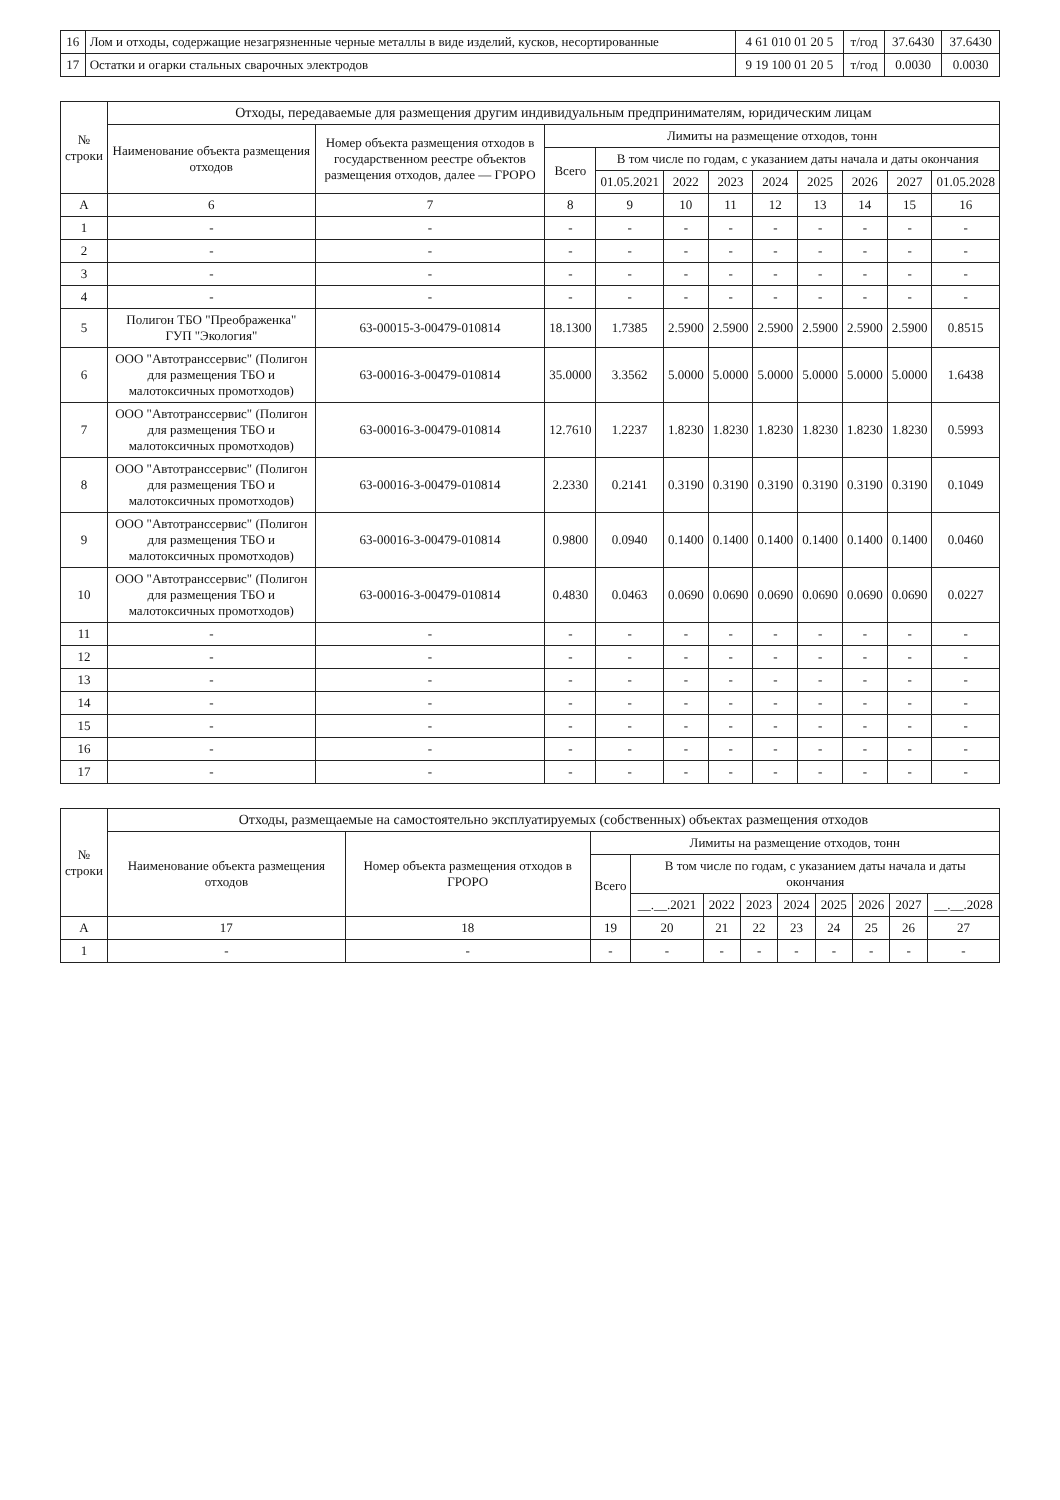| 16 | Лом и отходы, содержащие незагрязненные черные металлы в виде изделий, кусков, несортированные | 4 61 010 01 20 5 | т/год | 37.6430 | 37.6430 |
| 17 | Остатки и огарки стальных сварочных электродов | 9 19 100 01 20 5 | т/год | 0.0030 | 0.0030 |
| № строки | Отходы, передаваемые для размещения другим индивидуальным предпринимателям, юридическим лицам | | | | | | | | | | |
| --- | --- | --- | --- | --- | --- | --- | --- | --- | --- | --- | --- |
| | Наименование объекта размещения отходов | Номер объекта размещения отходов в государственном реестре объектов размещения отходов, далее — ГРОРО | Лимиты на размещение отходов, тонн | | | | | | | | |
| | | | Всего | В том числе по годам, с указанием даты начала и даты окончания | | | | | | | |
| | | | | 01.05.2021 | 2022 | 2023 | 2024 | 2025 | 2026 | 2027 | 01.05.2028 |
| А | 6 | 7 | 8 | 9 | 10 | 11 | 12 | 13 | 14 | 15 | 16 |
| 1 | - | - | - | - | - | - | - | - | - | - | - |
| 2 | - | - | - | - | - | - | - | - | - | - | - |
| 3 | - | - | - | - | - | - | - | - | - | - | - |
| 4 | - | - | - | - | - | - | - | - | - | - | - |
| 5 | Полигон ТБО "Преображенка" ГУП "Экология" | 63-00015-3-00479-010814 | 18.1300 | 1.7385 | 2.5900 | 2.5900 | 2.5900 | 2.5900 | 2.5900 | 2.5900 | 0.8515 |
| 6 | ООО "Автотранссервис" (Полигон для размещения ТБО и малотоксичных промотходов) | 63-00016-3-00479-010814 | 35.0000 | 3.3562 | 5.0000 | 5.0000 | 5.0000 | 5.0000 | 5.0000 | 5.0000 | 1.6438 |
| 7 | ООО "Автотранссервис" (Полигон для размещения ТБО и малотоксичных промотходов) | 63-00016-3-00479-010814 | 12.7610 | 1.2237 | 1.8230 | 1.8230 | 1.8230 | 1.8230 | 1.8230 | 1.8230 | 0.5993 |
| 8 | ООО "Автотранссервис" (Полигон для размещения ТБО и малотоксичных промотходов) | 63-00016-3-00479-010814 | 2.2330 | 0.2141 | 0.3190 | 0.3190 | 0.3190 | 0.3190 | 0.3190 | 0.3190 | 0.1049 |
| 9 | ООО "Автотранссервис" (Полигон для размещения ТБО и малотоксичных промотходов) | 63-00016-3-00479-010814 | 0.9800 | 0.0940 | 0.1400 | 0.1400 | 0.1400 | 0.1400 | 0.1400 | 0.1400 | 0.0460 |
| 10 | ООО "Автотранссервис" (Полигон для размещения ТБО и малотоксичных промотходов) | 63-00016-3-00479-010814 | 0.4830 | 0.0463 | 0.0690 | 0.0690 | 0.0690 | 0.0690 | 0.0690 | 0.0690 | 0.0227 |
| 11 | - | - | - | - | - | - | - | - | - | - | - |
| 12 | - | - | - | - | - | - | - | - | - | - | - |
| 13 | - | - | - | - | - | - | - | - | - | - | - |
| 14 | - | - | - | - | - | - | - | - | - | - | - |
| 15 | - | - | - | - | - | - | - | - | - | - | - |
| 16 | - | - | - | - | - | - | - | - | - | - | - |
| 17 | - | - | - | - | - | - | - | - | - | - | - |
| № строки | Отходы, размещаемые на самостоятельно эксплуатируемых (собственных) объектах размещения отходов | | | | | | | | | | |
| --- | --- | --- | --- | --- | --- | --- | --- | --- | --- | --- | --- |
| | Наименование объекта размещения отходов | Номер объекта размещения отходов в ГРОРО | Лимиты на размещение отходов, тонн | | | | | | | | |
| | | | Всего | В том числе по годам, с указанием даты начала и даты окончания | | | | | | | |
| | | | | __.__.2021 | 2022 | 2023 | 2024 | 2025 | 2026 | 2027 | __.__.2028 |
| А | 17 | 18 | 19 | 20 | 21 | 22 | 23 | 24 | 25 | 26 | 27 |
| 1 | - | - | - | - | - | - | - | - | - | - | - |